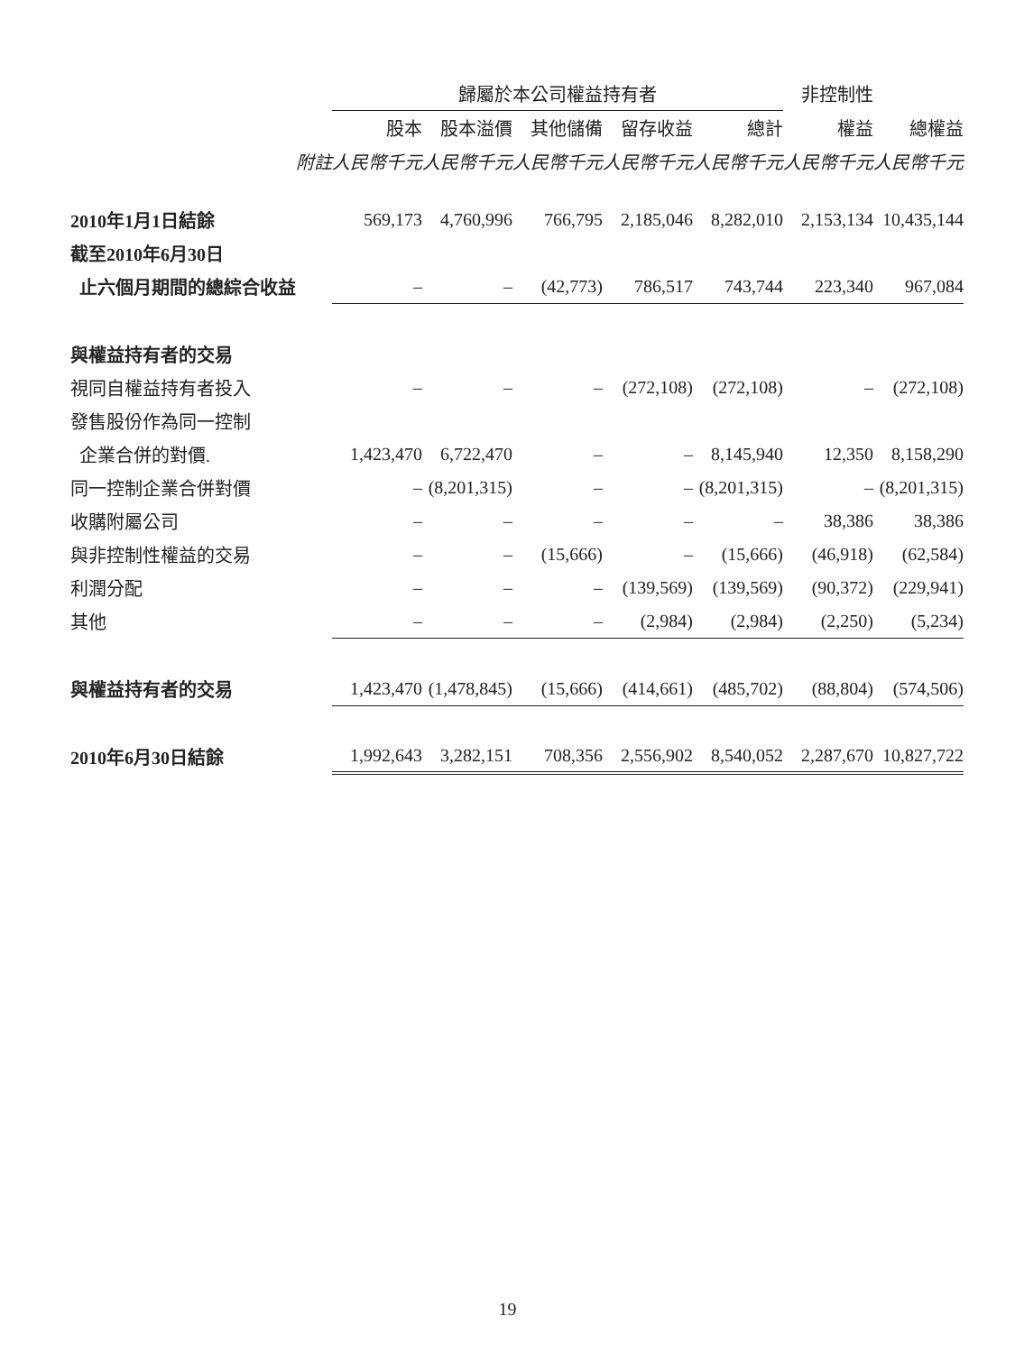| | | | 歸屬於本公司權益持有者 | | | | | | | | | | 非控制性 | | |
| | | | 股本 | | 股本溢價 | | 其他儲備 | | 留存收益 | | 總計 | | 權益 | | 總權益 |
| | 附註 | | 人民幣千元 | | 人民幣千元 | | 人民幣千元 | | 人民幣千元 | | 人民幣千元 | | 人民幣千元 | | 人民幣千元 |
| 2010年1月1日結餘 | | | 569,173 | | 4,760,996 | | 766,795 | | 2,185,046 | | 8,282,010 | | 2,153,134 | | 10,435,144 |
| 截至2010年6月30日 | | | | | | | | | | | | | | | |
| 止六個月期間的總綜合收益 | | | – | | – | | (42,773) | | 786,517 | | 743,744 | | 223,340 | | 967,084 |
| 與權益持有者的交易 | | | | | | | | | | | | | | | |
| 視同自權益持有者投入 | | | – | | – | | – | | (272,108) | | (272,108) | | – | | (272,108) |
| 發售股份作為同一控制 | | | | | | | | | | | | | | | |
| 企業合併的對價. | | | 1,423,470 | | 6,722,470 | | – | | – | | 8,145,940 | | 12,350 | | 8,158,290 |
| 同一控制企業合併對價 | | | – | | (8,201,315) | | – | | – | | (8,201,315) | | – | | (8,201,315) |
| 收購附屬公司 | | | – | | – | | – | | – | | – | | 38,386 | | 38,386 |
| 與非控制性權益的交易 | | | – | | – | | (15,666) | | – | | (15,666) | | (46,918) | | (62,584) |
| 利潤分配 | | | – | | – | | – | | (139,569) | | (139,569) | | (90,372) | | (229,941) |
| 其他 | | | – | | – | | – | | (2,984) | | (2,984) | | (2,250) | | (5,234) |
| 與權益持有者的交易 | | | 1,423,470 | | (1,478,845) | | (15,666) | | (414,661) | | (485,702) | | (88,804) | | (574,506) |
| 2010年6月30日結餘 | | | 1,992,643 | | 3,282,151 | | 708,356 | | 2,556,902 | | 8,540,052 | | 2,287,670 | | 10,827,722 |
19